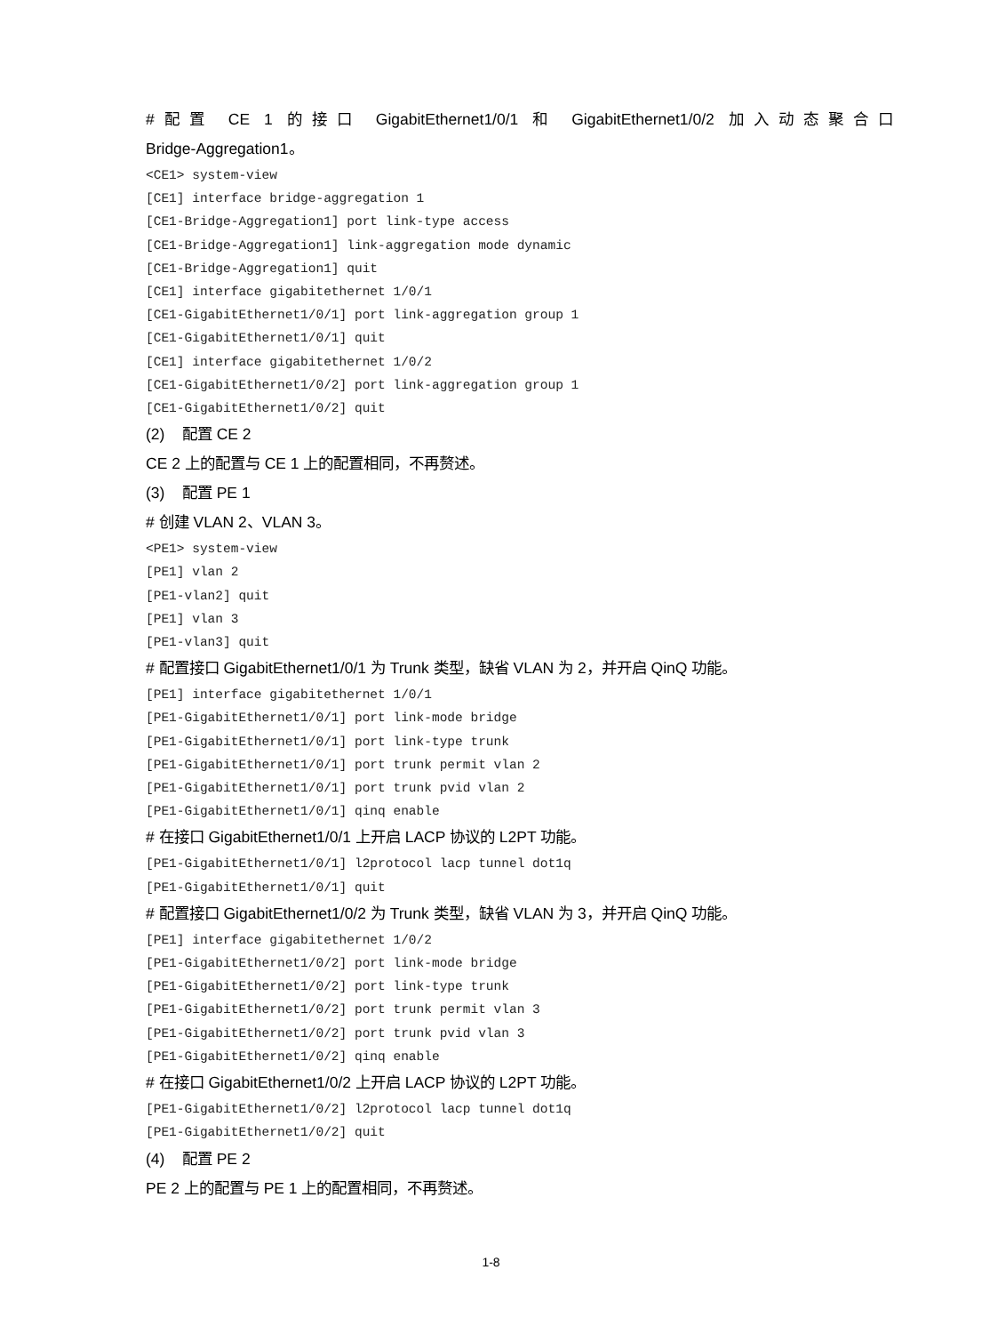#配置 CE 1 的接口 GigabitEthernet1/0/1 和 GigabitEthernet1/0/2 加入动态聚合口
Bridge-Aggregation1。
<CE1> system-view
[CE1] interface bridge-aggregation 1
[CE1-Bridge-Aggregation1] port link-type access
[CE1-Bridge-Aggregation1] link-aggregation mode dynamic
[CE1-Bridge-Aggregation1] quit
[CE1] interface gigabitethernet 1/0/1
[CE1-GigabitEthernet1/0/1] port link-aggregation group 1
[CE1-GigabitEthernet1/0/1] quit
[CE1] interface gigabitethernet 1/0/2
[CE1-GigabitEthernet1/0/2] port link-aggregation group 1
[CE1-GigabitEthernet1/0/2] quit
(2) 配置 CE 2
CE 2 上的配置与 CE 1 上的配置相同，不再赘述。
(3) 配置 PE 1
# 创建 VLAN 2、VLAN 3。
<PE1> system-view
[PE1] vlan 2
[PE1-vlan2] quit
[PE1] vlan 3
[PE1-vlan3] quit
# 配置接口 GigabitEthernet1/0/1 为 Trunk 类型，缺省 VLAN 为 2，并开启 QinQ 功能。
[PE1] interface gigabitethernet 1/0/1
[PE1-GigabitEthernet1/0/1] port link-mode bridge
[PE1-GigabitEthernet1/0/1] port link-type trunk
[PE1-GigabitEthernet1/0/1] port trunk permit vlan 2
[PE1-GigabitEthernet1/0/1] port trunk pvid vlan 2
[PE1-GigabitEthernet1/0/1] qinq enable
# 在接口 GigabitEthernet1/0/1 上开启 LACP 协议的 L2PT 功能。
[PE1-GigabitEthernet1/0/1] l2protocol lacp tunnel dot1q
[PE1-GigabitEthernet1/0/1] quit
# 配置接口 GigabitEthernet1/0/2 为 Trunk 类型，缺省 VLAN 为 3，并开启 QinQ 功能。
[PE1] interface gigabitethernet 1/0/2
[PE1-GigabitEthernet1/0/2] port link-mode bridge
[PE1-GigabitEthernet1/0/2] port link-type trunk
[PE1-GigabitEthernet1/0/2] port trunk permit vlan 3
[PE1-GigabitEthernet1/0/2] port trunk pvid vlan 3
[PE1-GigabitEthernet1/0/2] qinq enable
# 在接口 GigabitEthernet1/0/2 上开启 LACP 协议的 L2PT 功能。
[PE1-GigabitEthernet1/0/2] l2protocol lacp tunnel dot1q
[PE1-GigabitEthernet1/0/2] quit
(4) 配置 PE 2
PE 2 上的配置与 PE 1 上的配置相同，不再赘述。
1-8